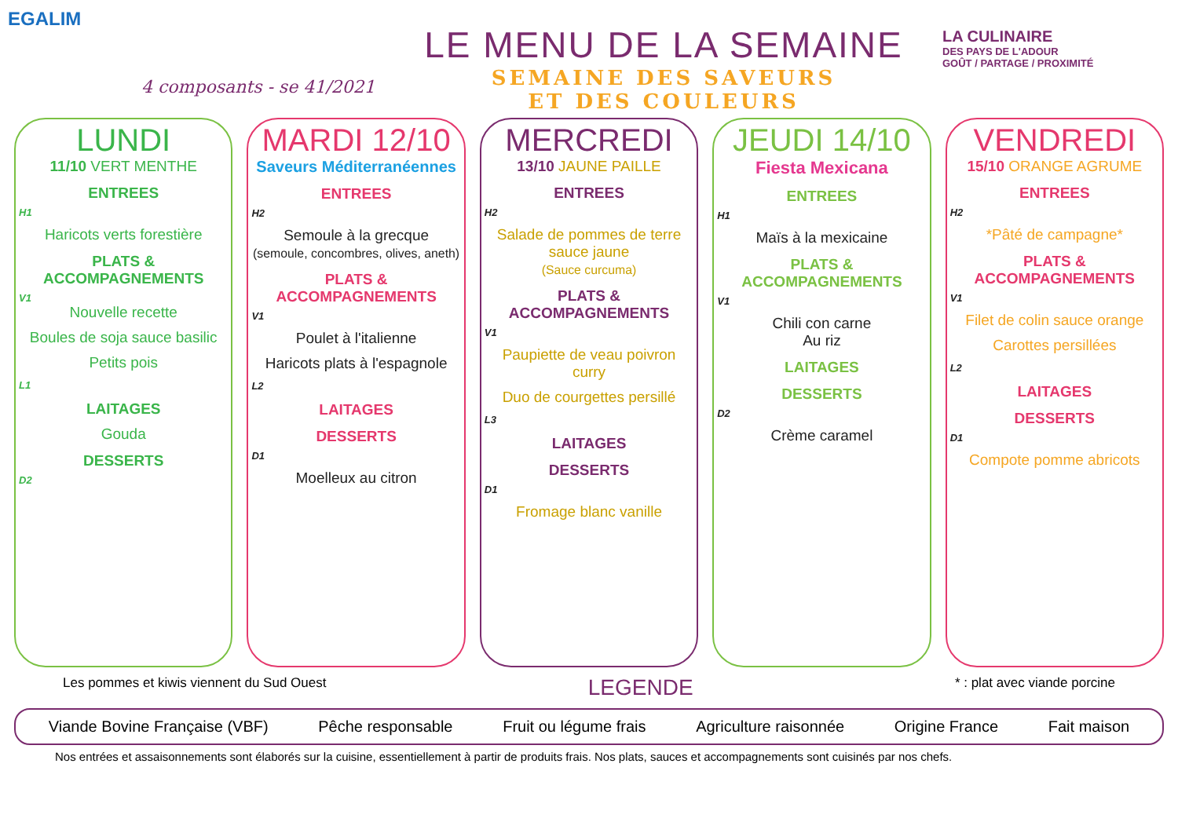EGALIM
4 composants - se 41/2021
LE MENU DE LA SEMAINE
SEMAINE DES SAVEURS
ET DES COULEURS
LA CULINAIRE
DES PAYS DE L'ADOUR
GOÛT / PARTAGE / PROXIMITÉ
LUNDI
11/10 VERT MENTHE
ENTREES
H1
Haricots verts forestière
PLATS & ACCOMPAGNEMENTS
V1
Nouvelle recette
Boules de soja sauce basilic
Petits pois
L1
LAITAGES
Gouda
DESSERTS
D2
MARDI 12/10
Saveurs Méditerranéennes
ENTREES
H2
Semoule à la grecque
(semoule, concombres, olives, aneth)
PLATS & ACCOMPAGNEMENTS
V1
Poulet à l'italienne
Haricots plats à l'espagnole
L2
LAITAGES
DESSERTS
D1
Moelleux au citron
MERCREDI
13/10 JAUNE PAILLE
ENTREES
H2
Salade de pommes de terre sauce jaune
(Sauce curcuma)
PLATS & ACCOMPAGNEMENTS
V1
Paupiette de veau poivron curry
Duo de courgettes persillé
L3
LAITAGES
DESSERTS
D1
Fromage blanc vanille
JEUDI 14/10
Fiesta Mexicana
ENTREES
H1
Maïs à la mexicaine
PLATS & ACCOMPAGNEMENTS
V1
Chili con carne
Au riz
LAITAGES
DESSERTS
D2
Crème caramel
VENDREDI
15/10 ORANGE AGRUME
ENTREES
H2
*Pâté de campagne*
PLATS & ACCOMPAGNEMENTS
V1
Filet de colin sauce orange
Carottes persillées
L2
LAITAGES
DESSERTS
D1
Compote pomme abricots
Les pommes et kiwis viennent du Sud Ouest LEGENDE * : plat avec viande porcine
Viande Bovine Française (VBF) Pêche responsable Fruit ou légume frais Agriculture raisonnée Origine France Fait maison
Nos entrées et assaisonnements sont élaborés sur la cuisine, essentiellement à partir de produits frais. Nos plats, sauces et accompagnements sont cuisinés par nos chefs.